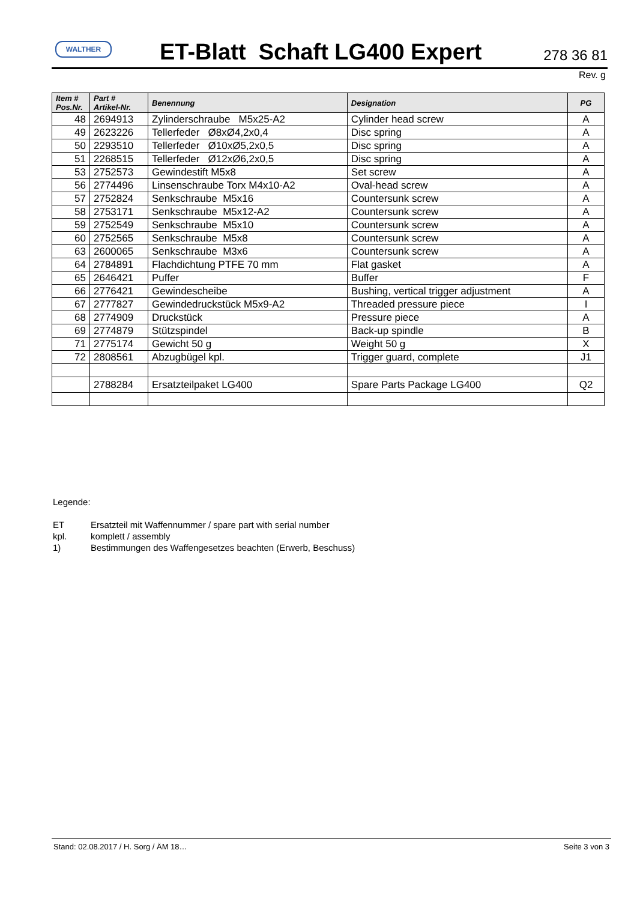WALTHER
ET-Blatt Schaft LG400 Expert
278 36 81
Rev. g
| Item # Pos.Nr. | Part # Artikel-Nr. | Benennung | Designation | PG |
| --- | --- | --- | --- | --- |
| 48 | 2694913 | Zylinderschraube M5x25-A2 | Cylinder head screw | A |
| 49 | 2623226 | Tellerfeder Ø8xØ4,2x0,4 | Disc spring | A |
| 50 | 2293510 | Tellerfeder Ø10xØ5,2x0,5 | Disc spring | A |
| 51 | 2268515 | Tellerfeder Ø12xØ6,2x0,5 | Disc spring | A |
| 53 | 2752573 | Gewindestift M5x8 | Set screw | A |
| 56 | 2774496 | Linsenschraube Torx M4x10-A2 | Oval-head screw | A |
| 57 | 2752824 | Senkschraube M5x16 | Countersunk screw | A |
| 58 | 2753171 | Senkschraube M5x12-A2 | Countersunk screw | A |
| 59 | 2752549 | Senkschraube M5x10 | Countersunk screw | A |
| 60 | 2752565 | Senkschraube M5x8 | Countersunk screw | A |
| 63 | 2600065 | Senkschraube M3x6 | Countersunk screw | A |
| 64 | 2784891 | Flachdichtung PTFE 70 mm | Flat gasket | A |
| 65 | 2646421 | Puffer | Buffer | F |
| 66 | 2776421 | Gewindescheibe | Bushing, vertical trigger adjustment | A |
| 67 | 2777827 | Gewindedruckstück M5x9-A2 | Threaded pressure piece | I |
| 68 | 2774909 | Druckstück | Pressure piece | A |
| 69 | 2774879 | Stützspindel | Back-up spindle | B |
| 71 | 2775174 | Gewicht 50 g | Weight 50 g | X |
| 72 | 2808561 | Abzugbügel kpl. | Trigger guard, complete | J1 |
| | 2788284 | Ersatzteilpaket LG400 | Spare Parts Package LG400 | Q2 |
Legende:
ET Ersatzteil mit Waffennummer / spare part with serial number
kpl. komplett / assembly
1) Bestimmungen des Waffengesetzes beachten (Erwerb, Beschuss)
Stand: 02.08.2017 / H. Sorg / ÄM 18… Seite 3 von 3